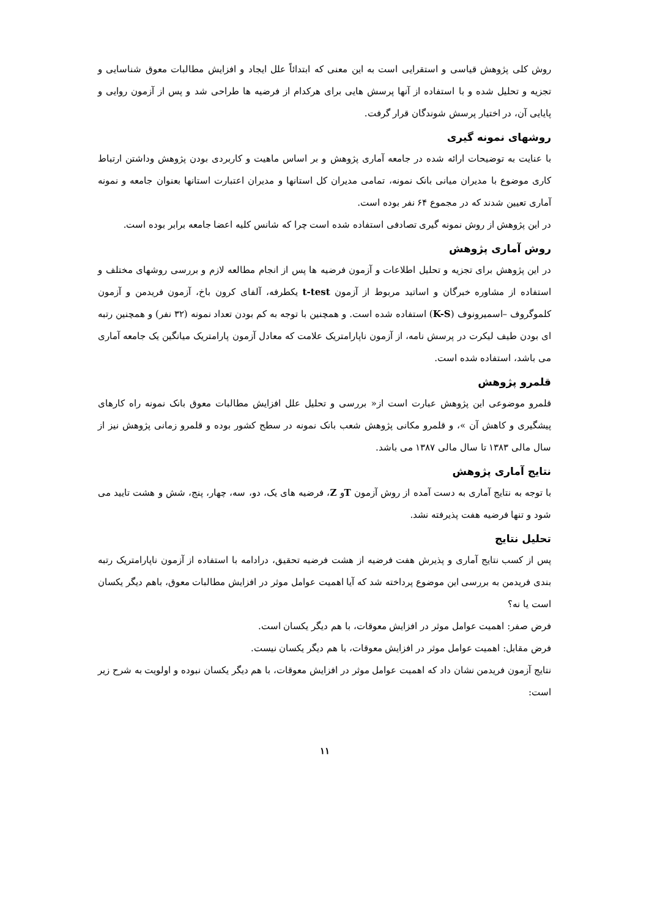روش کلی پژوهش قیاسی و استقرایی است به این معنی که ابتدائاً علل ایجاد و افزایش مطالبات معوق شناسایی و تجزیه و تحلیل شده و با استفاده از آنها پرسش هایی برای هرکدام از فرضیه ها طراحی شد و پس از آزمون روایی و پایایی آن، در اختیار پرسش شوندگان قرار گرفت.
روشهای نمونه گیری
با عنایت به توضیحات ارائه شده در جامعه آماری پژوهش و بر اساس ماهیت و کاربردی بودن پژوهش وداشتن ارتباط کاری موضوع با مدیران میانی بانک نمونه، تمامی مدیران کل استانها و مدیران اعتبارت استانها بعنوان جامعه و نمونه آماری تعیین شدند که در مجموع ۶۴ نفر بوده است.
در این پژوهش از روش نمونه گیری تصادفی استفاده شده است چرا که شانس کلیه اعضا جامعه برابر بوده است.
روش آماری پژوهش
در این پژوهش برای تجزیه و تحلیل اطلاعات و آزمون فرضیه ها پس از انجام مطالعه لازم و بررسی روشهای مختلف و استفاده از مشاوره خبرگان و اساتید مربوط از آزمون t-test یکطرفه، آلفای کرون باخ، آزمون فریدمن و آزمون کلموگروف –اسمیرونوف (K-S) استفاده شده است. و همچنین با توجه به کم بودن تعداد نمونه (۳۲ نفر) و همچنین رتبه ای بودن طیف لیکرت در پرسش نامه، از آزمون ناپارامتریک علامت که معادل آزمون پارامتریک میانگین یک جامعه آماری می باشد، استفاده شده است.
قلمرو پژوهش
قلمرو موضوعی این پژوهش عبارت است از« بررسی و تحلیل علل افزایش مطالبات معوق بانک نمونه راه کارهای پیشگیری و کاهش آن »، و قلمرو مکانی پژوهش شعب بانک نمونه در سطح کشور بوده و قلمرو زمانی پژوهش نیز از سال مالی ۱۳۸۳ تا سال مالی ۱۳۸۷ می باشد.
نتایج آماری پژوهش
با توجه به نتایج آماری به دست آمده از روش آزمون Tو Z، فرضیه های یک، دو، سه، چهار، پنج، شش و هشت تایید می شود و تنها فرضیه هفت پذیرفته نشد.
تحلیل نتایج
پس از کسب نتایج آماری و پذیرش هفت فرضیه از هشت فرضیه تحقیق، درادامه با استفاده از آزمون ناپارامتریک رتبه بندی فریدمن به بررسی این موضوع پرداخته شد که آیا اهمیت عوامل موثر در افزایش مطالبات معوق، باهم دیگر یکسان است یا نه؟
فرض صفر: اهمیت عوامل موثر در افزایش معوقات، با هم دیگر یکسان است.
فرض مقابل: اهمیت عوامل موثر در افزایش معوقات، با هم دیگر یکسان نیست.
نتایج آزمون فریدمن نشان داد که اهمیت عوامل موثر در افزایش معوقات، با هم دیگر یکسان نبوده و اولویت به شرح زیر است:
۱۱